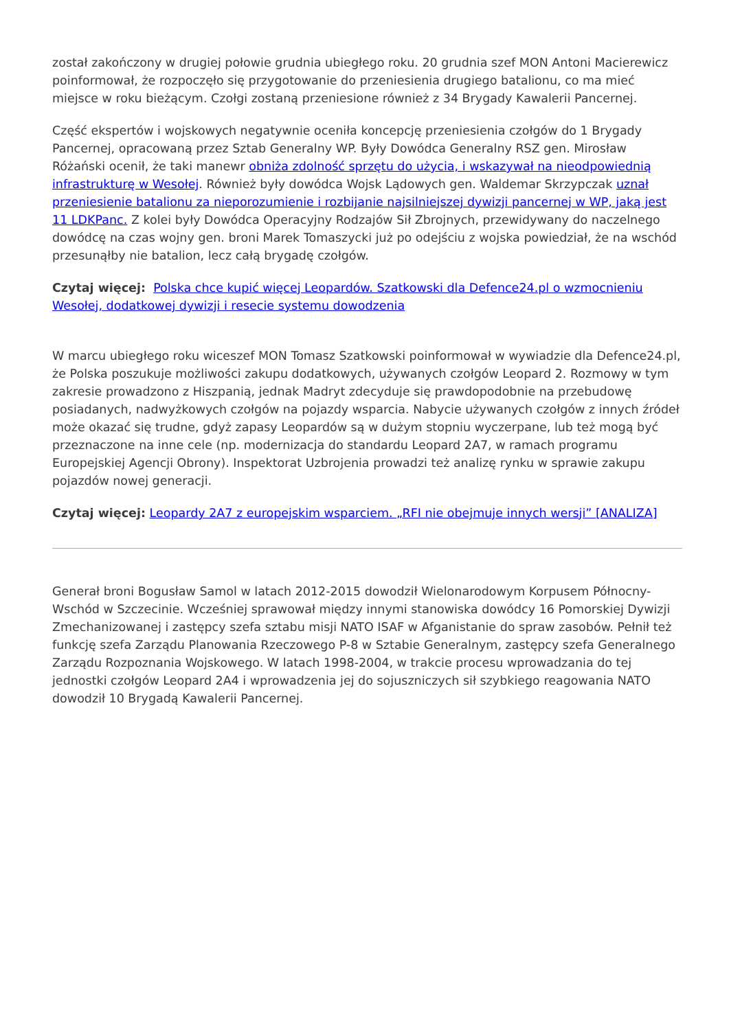został zakończony w drugiej połowie grudnia ubiegłego roku. 20 grudnia szef MON Antoni Macierewicz poinformował, że rozpoczęło się przygotowanie do przeniesienia drugiego batalionu, co ma mieć miejsce w roku bieżącym. Czołgi zostaną przeniesione również z 34 Brygady Kawalerii Pancernej.
Część ekspertów i wojskowych negatywnie oceniła koncepcję przeniesienia czołgów do 1 Brygady Pancernej, opracowaną przez Sztab Generalny WP. Były Dowódca Generalny RSZ gen. Mirosław Różański ocenił, że taki manewr obniża zdolność sprzętu do użycia, i wskazywał na nieodpowiednią infrastrukturę w Wesołej. Również były dowódca Wojsk Lądowych gen. Waldemar Skrzypczak uznał przeniesienie batalionu za nieporozumienie i rozbijanie najsilniejszej dywizji pancernej w WP, jaką jest 11 LDKPanc. Z kolei były Dowódca Operacyjny Rodzajów Sił Zbrojnych, przewidywany do naczelnego dowódcę na czas wojny gen. broni Marek Tomaszycki już po odejściu z wojska powiedział, że na wschód przesunąłby nie batalion, lecz całą brygadę czołgów.
Czytaj więcej: Polska chce kupić więcej Leopardów. Szatkowski dla Defence24.pl o wzmocnieniu Wesołej, dodatkowej dywizji i resecie systemu dowodzenia
W marcu ubiegłego roku wiceszef MON Tomasz Szatkowski poinformował w wywiadzie dla Defence24.pl, że Polska poszukuje możliwości zakupu dodatkowych, używanych czołgów Leopard 2. Rozmowy w tym zakresie prowadzono z Hiszpanią, jednak Madryt zdecyduje się prawdopodobnie na przebudowę posiadanych, nadwyżkowych czołgów na pojazdy wsparcia. Nabycie używanych czołgów z innych źródeł może okazać się trudne, gdyż zapasy Leopardów są w dużym stopniu wyczerpane, lub też mogą być przeznaczone na inne cele (np. modernizacja do standardu Leopard 2A7, w ramach programu Europejskiej Agencji Obrony). Inspektorat Uzbrojenia prowadzi też analizę rynku w sprawie zakupu pojazdów nowej generacji.
Czytaj więcej: Leopardy 2A7 z europejskim wsparciem. „RFI nie obejmuje innych wersji” [ANALIZA]
Generał broni Bogusław Samol w latach 2012-2015 dowodził Wielonarodowym Korpusem Północny-Wschód w Szczecinie. Wcześniej sprawował między innymi stanowiska dowódcy 16 Pomorskiej Dywizji Zmechanizowanej i zastępcy szefa sztabu misji NATO ISAF w Afganistanie do spraw zasobów. Pełnił też funkcję szefa Zarządu Planowania Rzeczowego P-8 w Sztabie Generalnym, zastępcy szefa Generalnego Zarządu Rozpoznania Wojskowego. W latach 1998-2004, w trakcie procesu wprowadzania do tej jednostki czołgów Leopard 2A4 i wprowadzenia jej do sojuszniczych sił szybkiego reagowania NATO dowodził 10 Brygadą Kawalerii Pancernej.